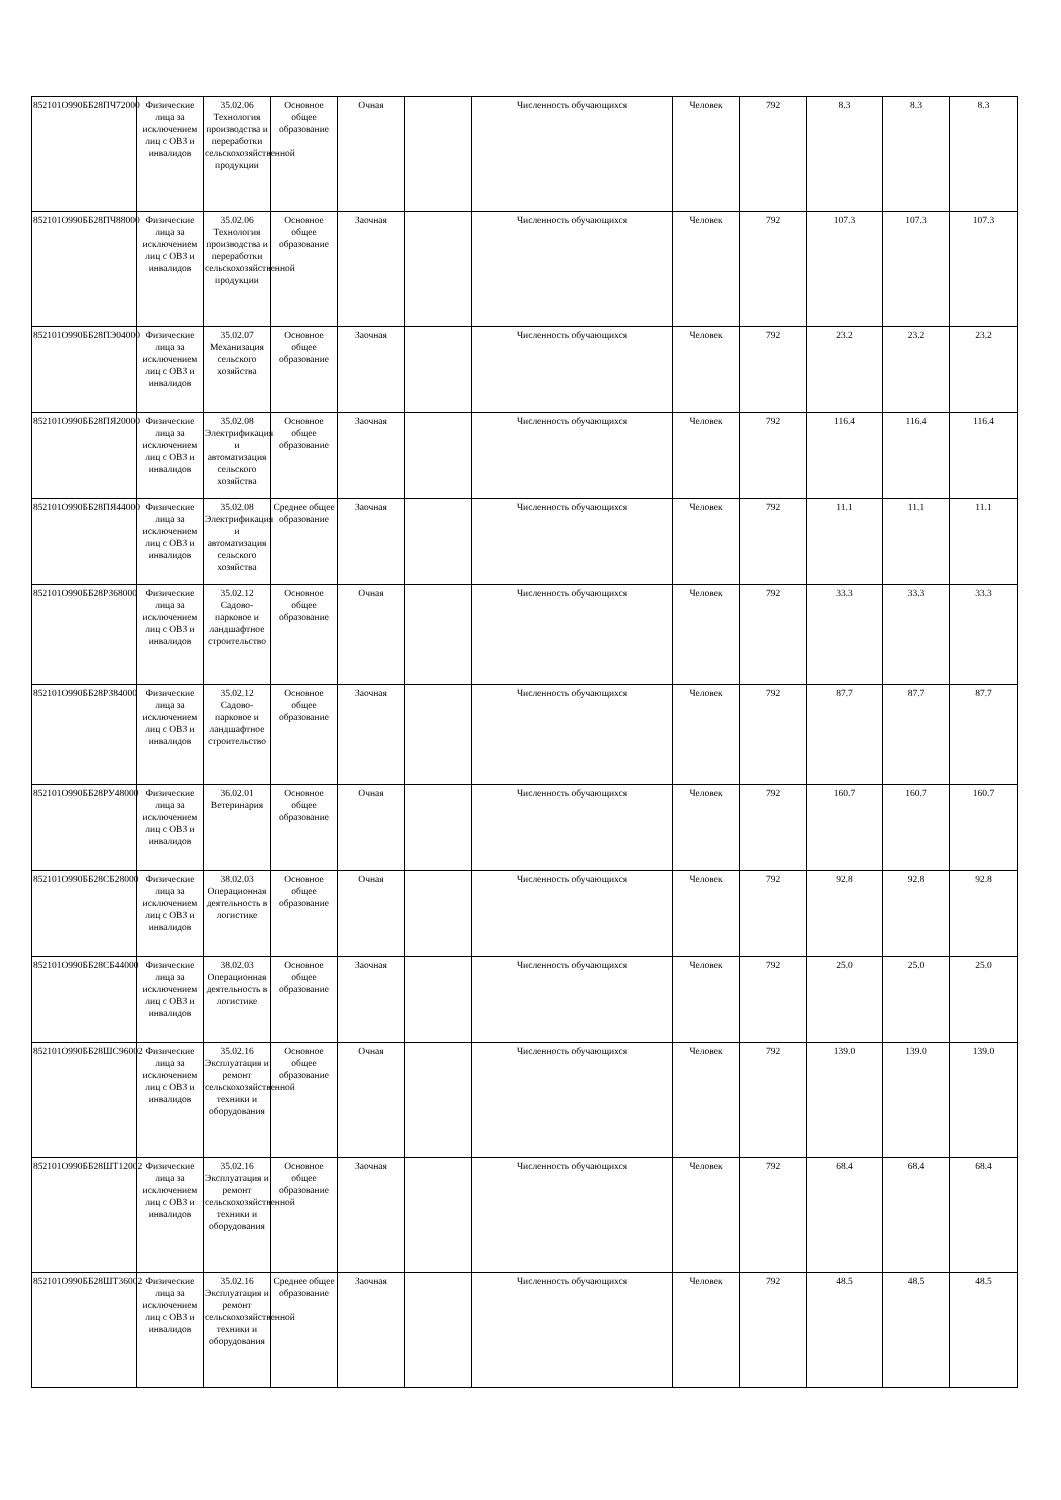| 852101О990ББ28ПЧ72000 | Физические лица за исключением лиц с ОВЗ и инвалидов | 35.02.06 Технология производства и переработки сельскохозяйственной продукции | Основное общее образование | Очная | | Численность обучающихся | Человек | 792 | 8.3 | 8.3 | 8.3 |
| 852101О990ББ28ПЧ88000 | Физические лица за исключением лиц с ОВЗ и инвалидов | 35.02.06 Технология производства и переработки сельскохозяйственной продукции | Основное общее образование | Заочная | | Численность обучающихся | Человек | 792 | 107.3 | 107.3 | 107.3 |
| 852101О990ББ28ПЭ04000 | Физические лица за исключением лиц с ОВЗ и инвалидов | 35.02.07 Механизация сельского хозяйства | Основное общее образование | Заочная | | Численность обучающихся | Человек | 792 | 23.2 | 23.2 | 23.2 |
| 852101О990ББ28ПЯ20000 | Физические лица за исключением лиц с ОВЗ и инвалидов | 35.02.08 Электрификация и автоматизация сельского хозяйства | Основное общее образование | Заочная | | Численность обучающихся | Человек | 792 | 116.4 | 116.4 | 116.4 |
| 852101О990ББ28ПЯ44000 | Физические лица за исключением лиц с ОВЗ и инвалидов | 35.02.08 Электрификация и автоматизация сельского хозяйства | Среднее общее образование | Заочная | | Численность обучающихся | Человек | 792 | 11.1 | 11.1 | 11.1 |
| 852101О990ББ28РЗ68000 | Физические лица за исключением лиц с ОВЗ и инвалидов | 35.02.12 Садово-парковое и ландшафтное строительство | Основное общее образование | Очная | | Численность обучающихся | Человек | 792 | 33.3 | 33.3 | 33.3 |
| 852101О990ББ28РЗ84000 | Физические лица за исключением лиц с ОВЗ и инвалидов | 35.02.12 Садово-парковое и ландшафтное строительство | Основное общее образование | Заочная | | Численность обучающихся | Человек | 792 | 87.7 | 87.7 | 87.7 |
| 852101О990ББ28РУ48000 | Физические лица за исключением лиц с ОВЗ и инвалидов | 36.02.01 Ветеринария | Основное общее образование | Очная | | Численность обучающихся | Человек | 792 | 160.7 | 160.7 | 160.7 |
| 852101О990ББ28СБ28000 | Физические лица за исключением лиц с ОВЗ и инвалидов | 38.02.03 Операционная деятельность в логистике | Основное общее образование | Очная | | Численность обучающихся | Человек | 792 | 92.8 | 92.8 | 92.8 |
| 852101О990ББ28СБ44000 | Физические лица за исключением лиц с ОВЗ и инвалидов | 38.02.03 Операционная деятельность в логистике | Основное общее образование | Заочная | | Численность обучающихся | Человек | 792 | 25.0 | 25.0 | 25.0 |
| 852101О990ББ28ШС96002 | Физические лица за исключением лиц с ОВЗ и инвалидов | 35.02.16 Эксплуатация и ремонт сельскохозяйственной техники и оборудования | Основное общее образование | Очная | | Численность обучающихся | Человек | 792 | 139.0 | 139.0 | 139.0 |
| 852101О990ББ28ШТ12002 | Физические лица за исключением лиц с ОВЗ и инвалидов | 35.02.16 Эксплуатация и ремонт сельскохозяйственной техники и оборудования | Основное общее образование | Заочная | | Численность обучающихся | Человек | 792 | 68.4 | 68.4 | 68.4 |
| 852101О990ББ28ШТ36002 | Физические лица за исключением лиц с ОВЗ и инвалидов | 35.02.16 Эксплуатация и ремонт сельскохозяйственной техники и оборудования | Среднее общее образование | Заочная | | Численность обучающихся | Человек | 792 | 48.5 | 48.5 | 48.5 |